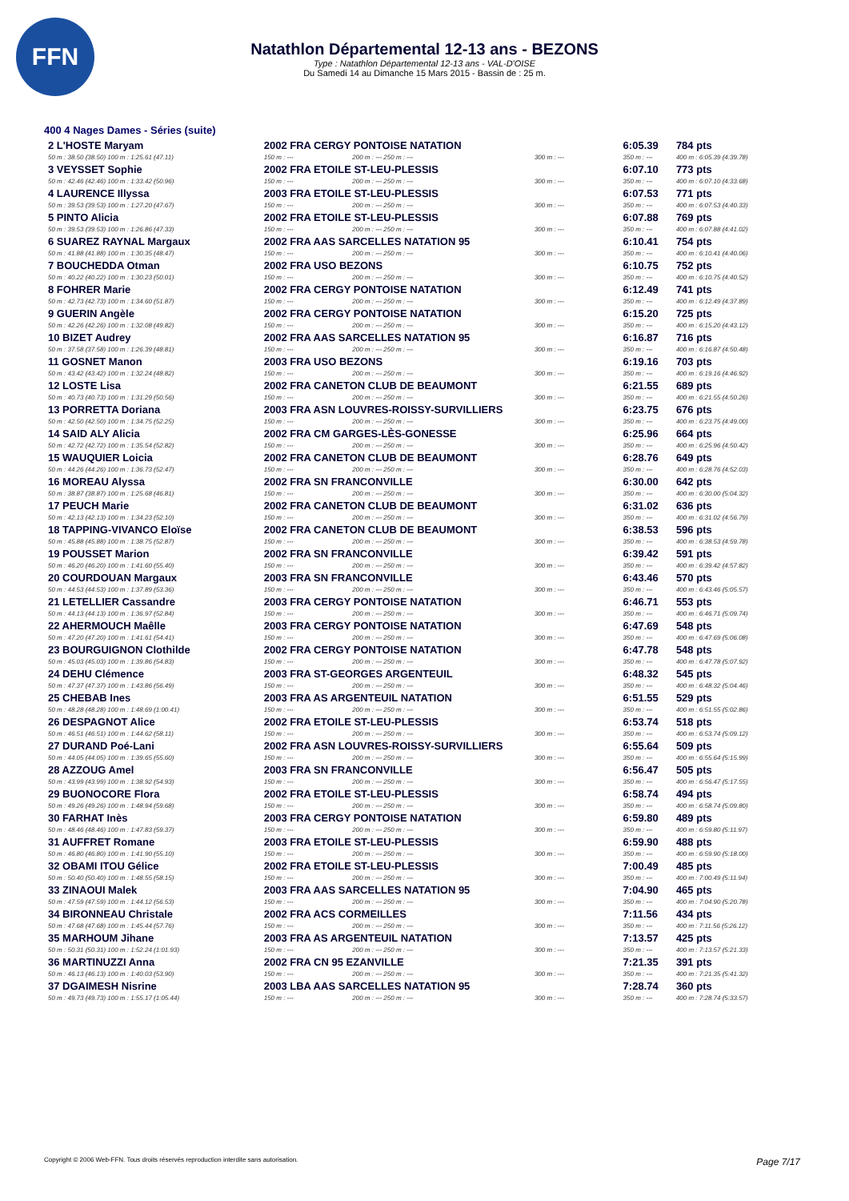FFN
Natathlon Départemental 12-13 ans - BEZONS
Type : Natathlon Départemental 12-13 ans - VAL-D'OISE
Du Samedi 14 au Dimanche 15 Mars 2015 - Bassin de : 25 m.
400 4 Nages Dames - Séries (suite)
| 2 L'HOSTE Maryam | 2002 FRA CERGY PONTOISE NATATION | | | 6:05.39 | 784 pts |
| 50 m : 38.50 (38.50) 100 m : 1:25.61 (47.11) | 150 m : --- | 200 m : --- 250 m : --- | 300 m : --- | 350 m : --- | 400 m : 6:05.39 (4:39.78) |
| 3 VEYSSET Sophie | 2002 FRA ETOILE ST-LEU-PLESSIS | | | 6:07.10 | 773 pts |
| 50 m : 42.46 (42.46) 100 m : 1:33.42 (50.96) | 150 m : --- | 200 m : --- 250 m : --- | 300 m : --- | 350 m : --- | 400 m : 6:07.10 (4:33.68) |
| 4 LAURENCE Illyssa | 2003 FRA ETOILE ST-LEU-PLESSIS | | | 6:07.53 | 771 pts |
| 50 m : 39.53 (39.53) 100 m : 1:27.20 (47.67) | 150 m : --- | 200 m : --- 250 m : --- | 300 m : --- | 350 m : --- | 400 m : 6:07.53 (4:40.33) |
| 5 PINTO Alicia | 2002 FRA ETOILE ST-LEU-PLESSIS | | | 6:07.88 | 769 pts |
| 50 m : 39.53 (39.53) 100 m : 1:26.86 (47.33) | 150 m : --- | 200 m : --- 250 m : --- | 300 m : --- | 350 m : --- | 400 m : 6:07.88 (4:41.02) |
| 6 SUAREZ RAYNAL Margaux | 2002 FRA AAS SARCELLES NATATION 95 | | | 6:10.41 | 754 pts |
| 50 m : 41.88 (41.88) 100 m : 1:30.35 (48.47) | 150 m : --- | 200 m : --- 250 m : --- | 300 m : --- | 350 m : --- | 400 m : 6:10.41 (4:40.06) |
| 7 BOUCHEDDA Otman | 2002 FRA USO BEZONS | | | 6:10.75 | 752 pts |
| 50 m : 40.22 (40.22) 100 m : 1:30.23 (50.01) | 150 m : --- | 200 m : --- 250 m : --- | 300 m : --- | 350 m : --- | 400 m : 6:10.75 (4:40.52) |
| 8 FOHRER Marie | 2002 FRA CERGY PONTOISE NATATION | | | 6:12.49 | 741 pts |
| 50 m : 42.73 (42.73) 100 m : 1:34.60 (51.87) | 150 m : --- | 200 m : --- 250 m : --- | 300 m : --- | 350 m : --- | 400 m : 6:12.49 (4:37.89) |
| 9 GUERIN Angèle | 2002 FRA CERGY PONTOISE NATATION | | | 6:15.20 | 725 pts |
| 50 m : 42.26 (42.26) 100 m : 1:32.08 (49.82) | 150 m : --- | 200 m : --- 250 m : --- | 300 m : --- | 350 m : --- | 400 m : 6:15.20 (4:43.12) |
| 10 BIZET Audrey | 2002 FRA AAS SARCELLES NATATION 95 | | | 6:16.87 | 716 pts |
| 50 m : 37.58 (37.58) 100 m : 1:26.39 (48.81) | 150 m : --- | 200 m : --- 250 m : --- | 300 m : --- | 350 m : --- | 400 m : 6:16.87 (4:50.48) |
| 11 GOSNET Manon | 2003 FRA USO BEZONS | | | 6:19.16 | 703 pts |
| 50 m : 43.42 (43.42) 100 m : 1:32.24 (48.82) | 150 m : --- | 200 m : --- 250 m : --- | 300 m : --- | 350 m : --- | 400 m : 6:19.16 (4:46.92) |
| 12 LOSTE Lisa | 2002 FRA CANETON CLUB DE BEAUMONT | | | 6:21.55 | 689 pts |
| 50 m : 40.73 (40.73) 100 m : 1:31.29 (50.56) | 150 m : --- | 200 m : --- 250 m : --- | 300 m : --- | 350 m : --- | 400 m : 6:21.55 (4:50.26) |
| 13 PORRETTA Doriana | 2003 FRA ASN LOUVRES-ROISSY-SURVILLIERS | | | 6:23.75 | 676 pts |
| 50 m : 42.50 (42.50) 100 m : 1:34.75 (52.25) | 150 m : --- | 200 m : --- 250 m : --- | 300 m : --- | 350 m : --- | 400 m : 6:23.75 (4:49.00) |
| 14 SAID ALY Alicia | 2002 FRA CM GARGES-LÈS-GONESSE | | | 6:25.96 | 664 pts |
| 50 m : 42.72 (42.72) 100 m : 1:35.54 (52.82) | 150 m : --- | 200 m : --- 250 m : --- | 300 m : --- | 350 m : --- | 400 m : 6:25.96 (4:50.42) |
| 15 WAUQUIER Loicia | 2002 FRA CANETON CLUB DE BEAUMONT | | | 6:28.76 | 649 pts |
| 50 m : 44.26 (44.26) 100 m : 1:36.73 (52.47) | 150 m : --- | 200 m : --- 250 m : --- | 300 m : --- | 350 m : --- | 400 m : 6:28.76 (4:52.03) |
| 16 MOREAU Alyssa | 2002 FRA SN FRANCONVILLE | | | 6:30.00 | 642 pts |
| 50 m : 38.87 (38.87) 100 m : 1:25.68 (46.81) | 150 m : --- | 200 m : --- 250 m : --- | 300 m : --- | 350 m : --- | 400 m : 6:30.00 (5:04.32) |
| 17 PEUCH Marie | 2002 FRA CANETON CLUB DE BEAUMONT | | | 6:31.02 | 636 pts |
| 50 m : 42.13 (42.13) 100 m : 1:34.23 (52.10) | 150 m : --- | 200 m : --- 250 m : --- | 300 m : --- | 350 m : --- | 400 m : 6:31.02 (4:56.79) |
| 18 TAPPING-VIVANCO Eloïse | 2002 FRA CANETON CLUB DE BEAUMONT | | | 6:38.53 | 596 pts |
| 50 m : 45.88 (45.88) 100 m : 1:38.75 (52.87) | 150 m : --- | 200 m : --- 250 m : --- | 300 m : --- | 350 m : --- | 400 m : 6:38.53 (4:59.78) |
| 19 POUSSET Marion | 2002 FRA SN FRANCONVILLE | | | 6:39.42 | 591 pts |
| 50 m : 46.20 (46.20) 100 m : 1:41.60 (55.40) | 150 m : --- | 200 m : --- 250 m : --- | 300 m : --- | 350 m : --- | 400 m : 6:39.42 (4:57.82) |
| 20 COURDOUAN Margaux | 2003 FRA SN FRANCONVILLE | | | 6:43.46 | 570 pts |
| 50 m : 44.53 (44.53) 100 m : 1:37.89 (53.36) | 150 m : --- | 200 m : --- 250 m : --- | 300 m : --- | 350 m : --- | 400 m : 6:43.46 (5:05.57) |
| 21 LETELLIER Cassandre | 2003 FRA CERGY PONTOISE NATATION | | | 6:46.71 | 553 pts |
| 50 m : 44.13 (44.13) 100 m : 1:36.97 (52.84) | 150 m : --- | 200 m : --- 250 m : --- | 300 m : --- | 350 m : --- | 400 m : 6:46.71 (5:09.74) |
| 22 AHERMOUCH Maêlle | 2003 FRA CERGY PONTOISE NATATION | | | 6:47.69 | 548 pts |
| 50 m : 47.20 (47.20) 100 m : 1:41.61 (54.41) | 150 m : --- | 200 m : --- 250 m : --- | 300 m : --- | 350 m : --- | 400 m : 6:47.69 (5:06.08) |
| 23 BOURGUIGNON Clothilde | 2002 FRA CERGY PONTOISE NATATION | | | 6:47.78 | 548 pts |
| 50 m : 45.03 (45.03) 100 m : 1:39.86 (54.83) | 150 m : --- | 200 m : --- 250 m : --- | 300 m : --- | 350 m : --- | 400 m : 6:47.78 (5:07.92) |
| 24 DEHU Clémence | 2003 FRA ST-GEORGES ARGENTEUIL | | | 6:48.32 | 545 pts |
| 50 m : 47.37 (47.37) 100 m : 1:43.86 (56.49) | 150 m : --- | 200 m : --- 250 m : --- | 300 m : --- | 350 m : --- | 400 m : 6:48.32 (5:04.46) |
| 25 CHEBAB Ines | 2003 FRA AS ARGENTEUIL NATATION | | | 6:51.55 | 529 pts |
| 50 m : 48.28 (48.28) 100 m : 1:48.69 (1:00.41) | 150 m : --- | 200 m : --- 250 m : --- | 300 m : --- | 350 m : --- | 400 m : 6:51.55 (5:02.86) |
| 26 DESPAGNOT Alice | 2002 FRA ETOILE ST-LEU-PLESSIS | | | 6:53.74 | 518 pts |
| 50 m : 46.51 (46.51) 100 m : 1:44.62 (58.11) | 150 m : --- | 200 m : --- 250 m : --- | 300 m : --- | 350 m : --- | 400 m : 6:53.74 (5:09.12) |
| 27 DURAND Poé-Lani | 2002 FRA ASN LOUVRES-ROISSY-SURVILLIERS | | | 6:55.64 | 509 pts |
| 50 m : 44.05 (44.05) 100 m : 1:39.65 (55.60) | 150 m : --- | 200 m : --- 250 m : --- | 300 m : --- | 350 m : --- | 400 m : 6:55.64 (5:15.99) |
| 28 AZZOUG Amel | 2003 FRA SN FRANCONVILLE | | | 6:56.47 | 505 pts |
| 50 m : 43.99 (43.99) 100 m : 1:38.92 (54.93) | 150 m : --- | 200 m : --- 250 m : --- | 300 m : --- | 350 m : --- | 400 m : 6:56.47 (5:17.55) |
| 29 BUONOCORE Flora | 2002 FRA ETOILE ST-LEU-PLESSIS | | | 6:58.74 | 494 pts |
| 50 m : 49.26 (49.26) 100 m : 1:48.94 (59.68) | 150 m : --- | 200 m : --- 250 m : --- | 300 m : --- | 350 m : --- | 400 m : 6:58.74 (5:09.80) |
| 30 FARHAT Inès | 2003 FRA CERGY PONTOISE NATATION | | | 6:59.80 | 489 pts |
| 50 m : 48.46 (48.46) 100 m : 1:47.83 (59.37) | 150 m : --- | 200 m : --- 250 m : --- | 300 m : --- | 350 m : --- | 400 m : 6:59.80 (5:11.97) |
| 31 AUFFRET Romane | 2003 FRA ETOILE ST-LEU-PLESSIS | | | 6:59.90 | 488 pts |
| 50 m : 46.80 (46.80) 100 m : 1:41.90 (55.10) | 150 m : --- | 200 m : --- 250 m : --- | 300 m : --- | 350 m : --- | 400 m : 6:59.90 (5:18.00) |
| 32 OBAMI ITOU Gélice | 2002 FRA ETOILE ST-LEU-PLESSIS | | | 7:00.49 | 485 pts |
| 50 m : 50.40 (50.40) 100 m : 1:48.55 (58.15) | 150 m : --- | 200 m : --- 250 m : --- | 300 m : --- | 350 m : --- | 400 m : 7:00.49 (5:11.94) |
| 33 ZINAOUI Malek | 2003 FRA AAS SARCELLES NATATION 95 | | | 7:04.90 | 465 pts |
| 50 m : 47.59 (47.59) 100 m : 1:44.12 (56.53) | 150 m : --- | 200 m : --- 250 m : --- | 300 m : --- | 350 m : --- | 400 m : 7:04.90 (5:20.78) |
| 34 BIRONNEAU Christale | 2002 FRA ACS CORMEILLES | | | 7:11.56 | 434 pts |
| 50 m : 47.68 (47.68) 100 m : 1:45.44 (57.76) | 150 m : --- | 200 m : --- 250 m : --- | 300 m : --- | 350 m : --- | 400 m : 7:11.56 (5:26.12) |
| 35 MARHOUM Jihane | 2003 FRA AS ARGENTEUIL NATATION | | | 7:13.57 | 425 pts |
| 50 m : 50.31 (50.31) 100 m : 1:52.24 (1:01.93) | 150 m : --- | 200 m : --- 250 m : --- | 300 m : --- | 350 m : --- | 400 m : 7:13.57 (5:21.33) |
| 36 MARTINUZZI Anna | 2002 FRA CN 95 EZANVILLE | | | 7:21.35 | 391 pts |
| 50 m : 46.13 (46.13) 100 m : 1:40.03 (53.90) | 150 m : --- | 200 m : --- 250 m : --- | 300 m : --- | 350 m : --- | 400 m : 7:21.35 (5:41.32) |
| 37 DGAIMESH Nisrine | 2003 LBA AAS SARCELLES NATATION 95 | | | 7:28.74 | 360 pts |
| 50 m : 49.73 (49.73) 100 m : 1:55.17 (1:05.44) | 150 m : --- | 200 m : --- 250 m : --- | 300 m : --- | 350 m : --- | 400 m : 7:28.74 (5:33.57) |
Page 7/17 Copyright © 2006 Web-FFN. Tous droits réservés reproduction interdite sans autorisation.